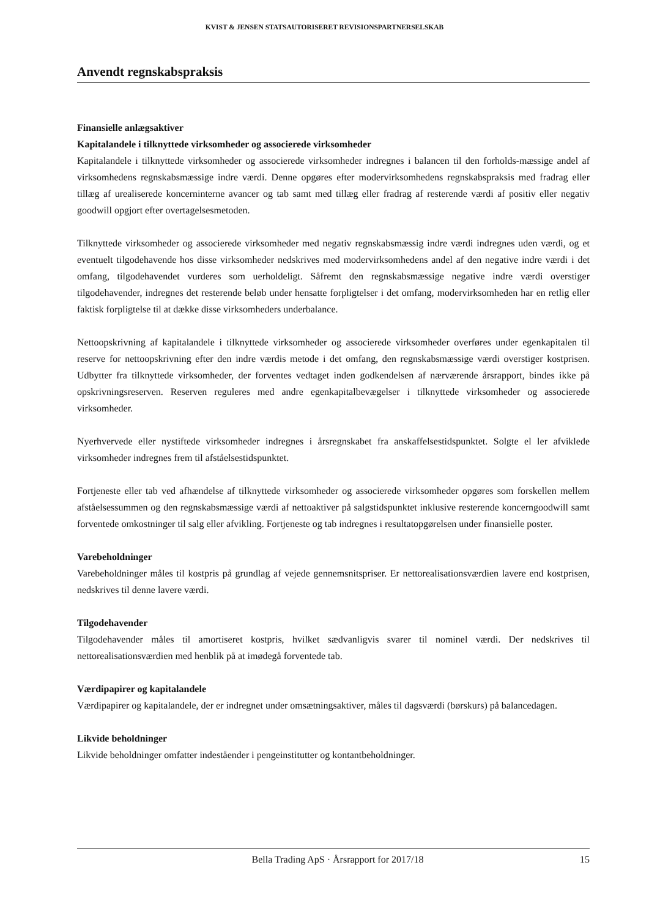KVIST & JENSEN STATSAUTORISERET REVISIONSPARTNERSELSKAB
Anvendt regnskabspraksis
Finansielle anlægsaktiver
Kapitalandele i tilknyttede virksomheder og associerede virksomheder
Kapitalandele i tilknyttede virksomheder og associerede virksomheder indregnes i balancen til den forholds-mæssige andel af virksomhedens regnskabsmæssige indre værdi. Denne opgøres efter modervirksomhedens regnskabspraksis med fradrag eller tillæg af urealiserede koncerninterne avancer og tab samt med tillæg eller fradrag af resterende værdi af positiv eller negativ goodwill opgjort efter overtagelsesmetoden.
Tilknyttede virksomheder og associerede virksomheder med negativ regnskabsmæssig indre værdi indregnes uden værdi, og et eventuelt tilgodehavende hos disse virksomheder nedskrives med modervirksomhedens andel af den negative indre værdi i det omfang, tilgodehavendet vurderes som uerholdeligt. Såfremt den regnskabsmæssige negative indre værdi overstiger tilgodehavender, indregnes det resterende beløb under hensatte forpligtelser i det omfang, modervirksomheden har en retlig eller faktisk forpligtelse til at dække disse virksomheders underbalance.
Nettoopskrivning af kapitalandele i tilknyttede virksomheder og associerede virksomheder overføres under egenkapitalen til reserve for nettoopskrivning efter den indre værdis metode i det omfang, den regnskabsmæssige værdi overstiger kostprisen. Udbytter fra tilknyttede virksomheder, der forventes vedtaget inden godkendelsen af nærværende årsrapport, bindes ikke på opskrivningsreserven. Reserven reguleres med andre egenkapitalbevægelser i tilknyttede virksomheder og associerede virksomheder.
Nyerhvervede eller nystiftede virksomheder indregnes i årsregnskabet fra anskaffelsestidspunktet. Solgte el ler afviklede virksomheder indregnes frem til afståelsestidspunktet.
Fortjeneste eller tab ved afhændelse af tilknyttede virksomheder og associerede virksomheder opgøres som forskellen mellem afståelsessummen og den regnskabsmæssige værdi af nettoaktiver på salgstidspunktet inklusive resterende koncerngoodwill samt forventede omkostninger til salg eller afvikling. Fortjeneste og tab indregnes i resultatopgørelsen under finansielle poster.
Varebeholdninger
Varebeholdninger måles til kostpris på grundlag af vejede gennemsnitspriser. Er nettorealisationsværdien lavere end kostprisen, nedskrives til denne lavere værdi.
Tilgodehavender
Tilgodehavender måles til amortiseret kostpris, hvilket sædvanligvis svarer til nominel værdi. Der nedskrives til nettorealisationsværdien med henblik på at imødegå forventede tab.
Værdipapirer og kapitalandele
Værdipapirer og kapitalandele, der er indregnet under omsætningsaktiver, måles til dagsværdi (børskurs) på balancedagen.
Likvide beholdninger
Likvide beholdninger omfatter indeståender i pengeinstitutter og kontantbeholdninger.
Bella Trading ApS · Årsrapport for 2017/18 15